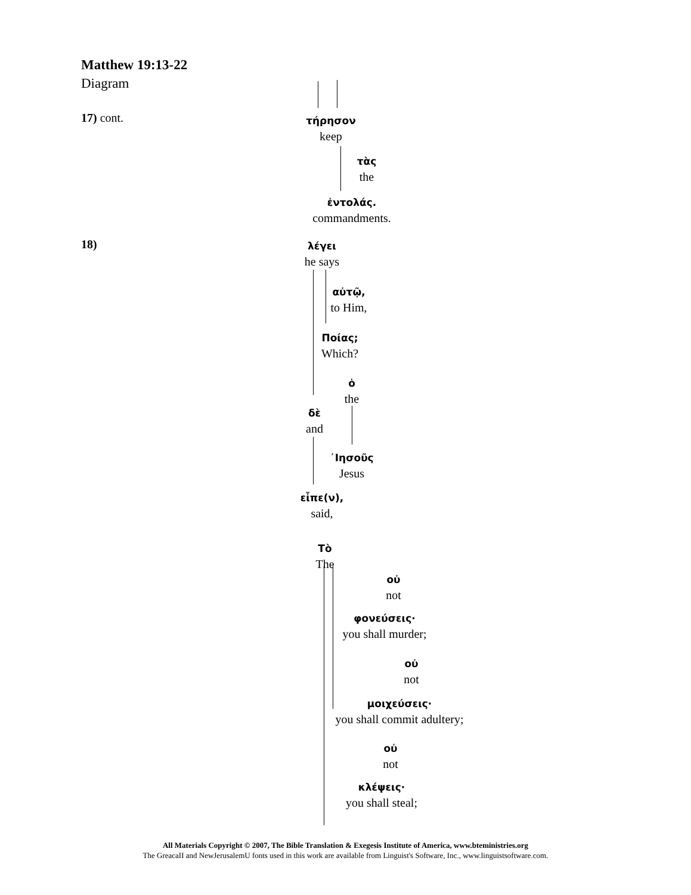Matthew 19:13-22
Diagram
17) cont.
18)
τήρησον
keep
τὰς
the
ἐντολάς.
commandments.
λέγει
he says
αὐτῷ,
to Him,
Ποίας;
Which?
ὁ
the
δὲ
and
᾿Ιησοῦς
Jesus
εἶπε(ν),
said,
Τὸ
The
οὐ
not
φονεύσεις·
you shall murder;
οὐ
not
μοιχεύσεις·
you shall commit adultery;
οὐ
not
κλέψεις·
you shall steal;
All Materials Copyright © 2007, The Bible Translation & Exegesis Institute of America, www.bteministries.org
The GreacaII and NewJerusalemU fonts used in this work are available from Linguist's Software, Inc., www.linguistsoftware.com.